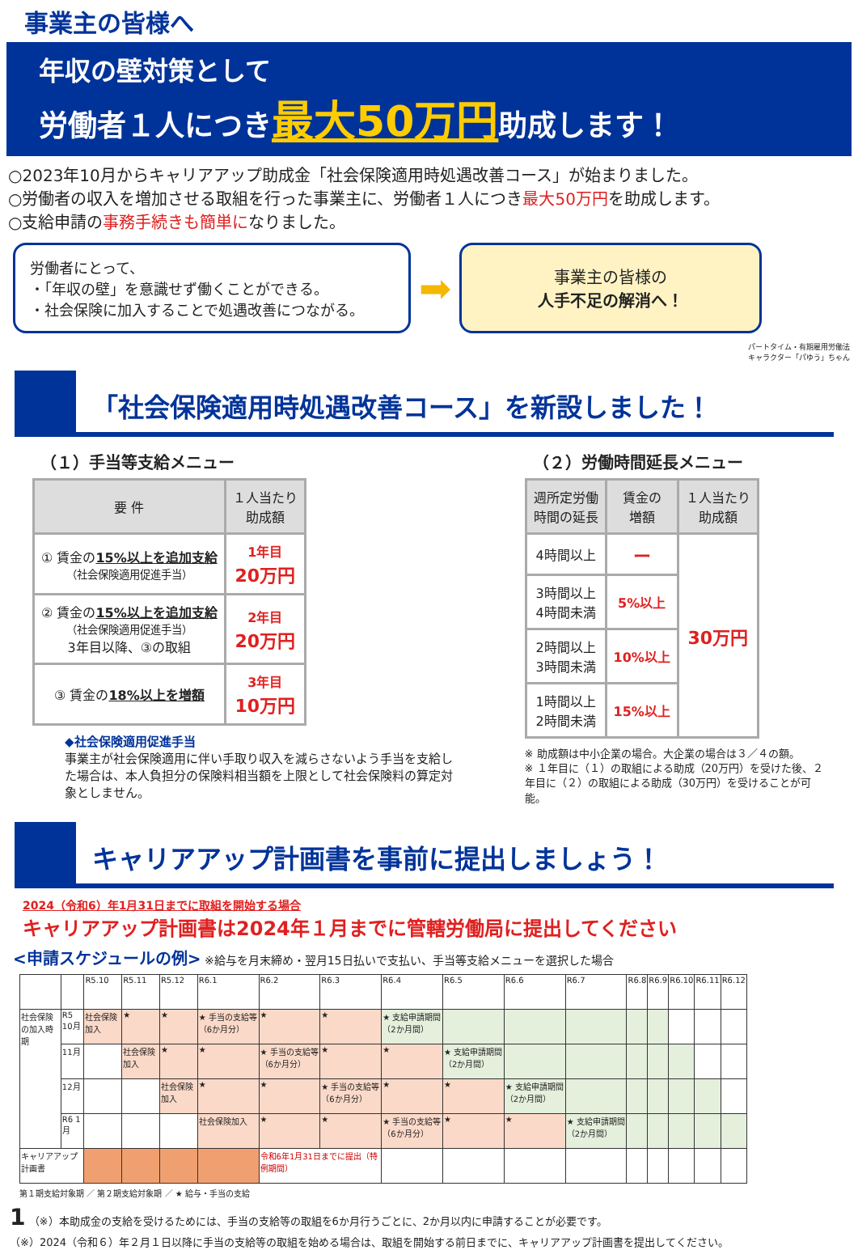事業主の皆様へ
年収の壁対策として
労働者１人につき最大50万円助成します！
○2023年10月からキャリアアップ助成金「社会保険適用時処遇改善コース」が始まりました。
○労働者の収入を増加させる取組を行った事業主に、労働者１人につき最大50万円を助成します。
○支給申請の事務手続きも簡単になりました。
労働者にとって、
・「年収の壁」を意識せず働くことができる。
・社会保険に加入することで処遇改善につながる。
➡
事業主の皆様の
人手不足の解消へ！
パートタイム・有期雇用労働法
キャラクター「パゆう」ちゃん
「社会保険適用時処遇改善コース」を新設しました！
（１）手当等支給メニュー
| 要 件 | １人当たり 助成額 |
| --- | --- |
| ① 賃金の 15%以上を追加支給 （社会保険適用促進手当） | 1年目 20万円 |
| ② 賃金の 15%以上を追加支給 （社会保険適用促進手当） 3年目以降、③の取組 | 2年目 20万円 |
| ③ 賃金の 18%以上を増額 | 3年目 10万円 |
◆社会保険適用促進手当
事業主が社会保険適用に伴い手取り収入を減らさないよう手当を支給した場合は、本人負担分の保険料相当額を上限として社会保険料の算定対象としません。
（２）労働時間延長メニュー
| 週所定労働 時間の延長 | 賃金の 増額 | １人当たり 助成額 |
| --- | --- | --- |
| 4時間以上 | ー | 30万円 |
| 3時間以上 4時間未満 | 5%以上 | |
| 2時間以上 3時間未満 | 10%以上 | |
| 1時間以上 2時間未満 | 15%以上 | |
※ 助成額は中小企業の場合。大企業の場合は３／４の額。
※ １年目に（１）の取組による助成（20万円）を受けた後、２年目に（２）の取組による助成（30万円）を受けることが可能。
キャリアアップ計画書を事前に提出しましょう！
2024（令和6）年1月31日までに取組を開始する場合
キャリアアップ計画書は2024年１月までに管轄労働局に提出してください
<申請スケジュールの例> ※給与を月末締め・翌月15日払いで支払い、手当等支給メニューを選択した場合
| | | R5.10 | R5.11 | R5.12 | R6.1 | R6.2 | R6.3 | R6.4 | R6.5 | R6.6 | R6.7 | R6.8 | R6.9 | R6.10 | R6.11 | R6.12 |
| 社会保険の加入時期 | R5 10月 | 社会保険加入 | ★ | ★ | ★ 手当の支給等（6か月分） | ★ | ★ | ★ 支給申請期間（2か月間） | | | | | | | | |
| | 11月 | | 社会保険加入 | ★ | ★ | ★ 手当の支給等（6か月分） | ★ | ★ | ★ 支給申請期間（2か月間） | | | | | | | |
| | 12月 | | | 社会保険加入 | ★ | ★ | ★ 手当の支給等（6か月分） | ★ | ★ | ★ 支給申請期間（2か月間） | | | | | | |
| | R6 1月 | | | | 社会保険加入 | ★ | ★ | ★ 手当の支給等（6か月分） | ★ | ★ | ★ 支給申請期間（2か月間） | | | | | |
| キャリアアップ計画書 | | | | | | 令和6年1月31日までに提出（特例期間） | | | | | | | | | | |
第１期支給対象期 ／ 第２期支給対象期 ／ ★ 給与・手当の支給
1 （※）本助成金の支給を受けるためには、手当の支給等の取組を6か月行うごとに、2か月以内に申請することが必要です。
（※）2024（令和６）年２月１日以降に手当の支給等の取組を始める場合は、取組を開始する前日までに、キャリアアップ計画書を提出してください。